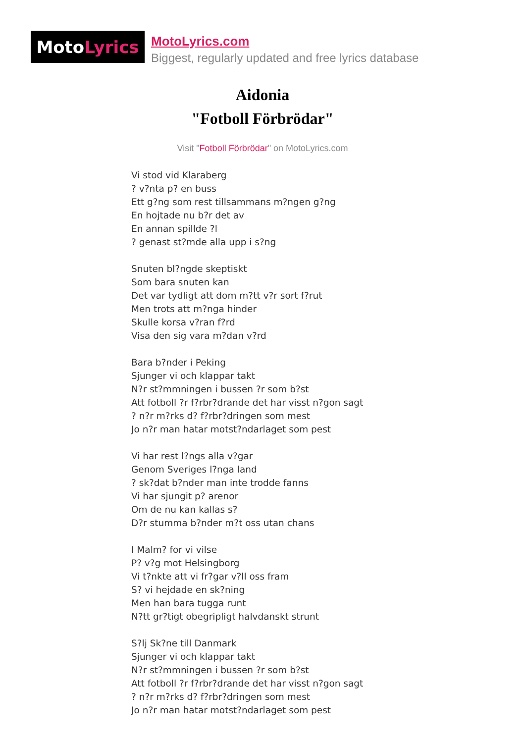Moto Lyrics
MotoLyrics.com
Biggest, regularly updated and free lyrics database
Aidonia
"Fotboll Förbrödar"
Visit "Fotboll Förbrödar" on MotoLyrics.com
Vi stod vid Klaraberg
? v?nta p? en buss
Ett g?ng som rest tillsammans m?ngen g?ng
En hojtade nu b?r det av
En annan spillde ?l
? genast st?mde alla upp i s?ng
Snuten bl?ngde skeptiskt
Som bara snuten kan
Det var tydligt att dom m?tt v?r sort f?rut
Men trots att m?nga hinder
Skulle korsa v?ran f?rd
Visa den sig vara m?dan v?rd
Bara b?nder i Peking
Sjunger vi och klappar takt
N?r st?mmningen i bussen ?r som b?st
Att fotboll ?r f?rbr?drande det har visst n?gon sagt
? n?r m?rks d? f?rbr?dringen som mest
Jo n?r man hatar motst?ndarlaget som pest
Vi har rest l?ngs alla v?gar
Genom Sveriges l?nga land
? sk?dat b?nder man inte trodde fanns
Vi har sjungit p? arenor
Om de nu kan kallas s?
D?r stumma b?nder m?t oss utan chans
I Malm? for vi vilse
P? v?g mot Helsingborg
Vi t?nkte att vi fr?gar v?ll oss fram
S? vi hejdade en sk?ning
Men han bara tugga runt
N?tt gr?tigt obegripligt halvdanskt strunt
S?lj Sk?ne till Danmark
Sjunger vi och klappar takt
N?r st?mmningen i bussen ?r som b?st
Att fotboll ?r f?rbr?drande det har visst n?gon sagt
? n?r m?rks d? f?rbr?dringen som mest
Jo n?r man hatar motst?ndarlaget som pest